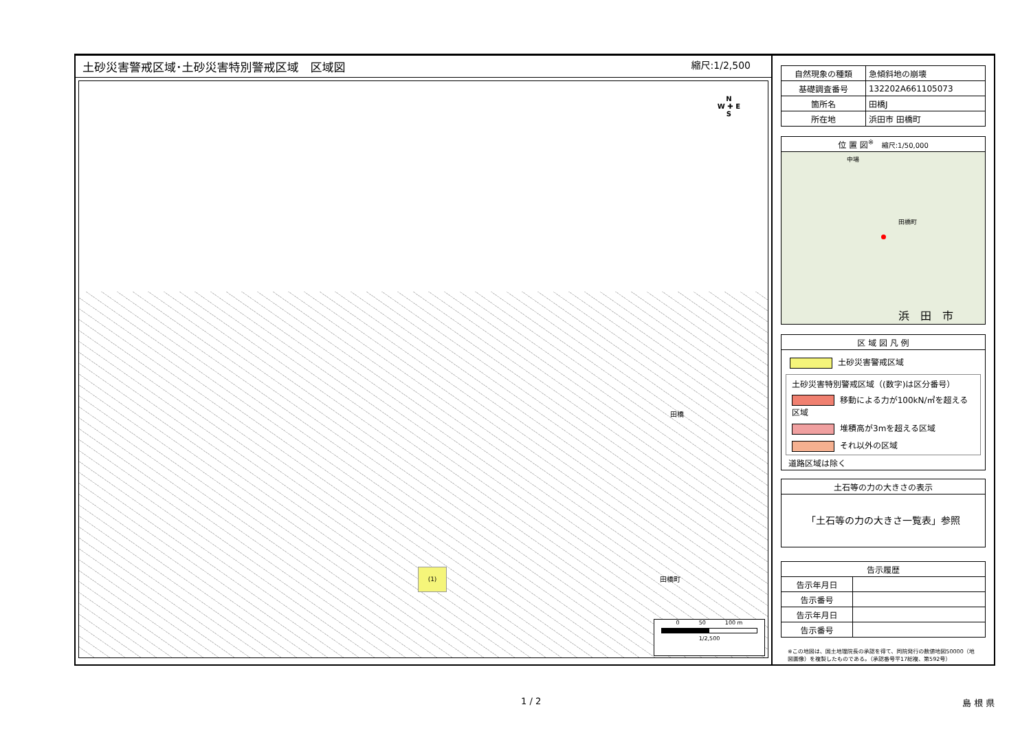土砂災害警戒区域･土砂災害特別警戒区域　区域図 縮尺:1/2,500
N
W ✚ E
S
(1)
田橋
田橋町
0 50 100 m
1/2,500
| 自然現象の種類 | 急傾斜地の崩壊 |
| 基礎調査番号 | 132202A661105073 |
| 箇所名 | 田橋J |
| 所在地 | 浜田市 田橋町 |
位 置 図<sup>※</sup> 縮尺:1/50,000
中場
田橋町
浜　田　市
区 域 図 凡 例
土砂災害警戒区域
土砂災害特別警戒区域（(数字)は区分番号）
移動による力が100kN/㎡を超える区域
堆積高が3mを超える区域
それ以外の区域
道路区域は除く
土石等の力の大きさの表示
「土石等の力の大きさ一覧表」参照
| 告示履歴 | |
| --- | --- |
| 告示年月日 | |
| 告示番号 | |
| 告示年月日 | |
| 告示番号 | |
※この地図は、国土地理院長の承認を得て、同院発行の数値地図50000（地図画像）を複製したものである。（承認番号平17総複、第592号）
1 / 2 島 根 県